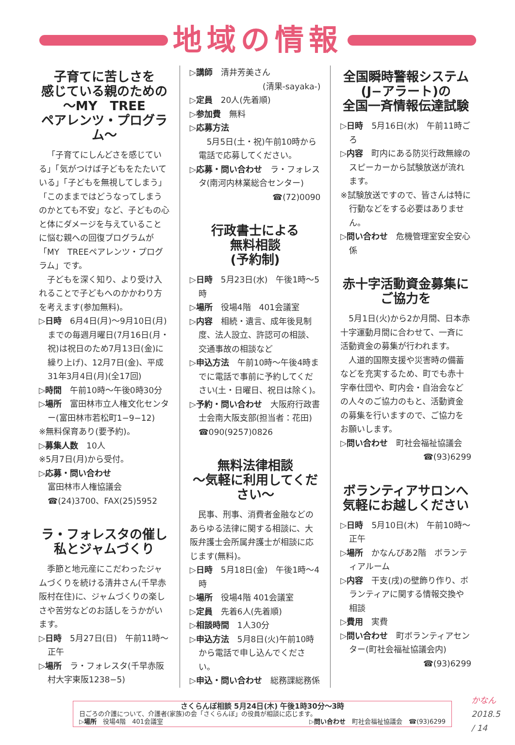地域の情報
子育てに苦しさを
感じている親のための
～MY　TREE
ペアレンツ・プログラム～
「子育てにしんどさを感じている」「気がつけば子どもをたたいている」「子どもを無視してしまう」「このままではどうなってしまうのかとても不安」など、子どもの心と体にダメージを与えていることに悩む親への回復プログラムが「MY　TREEペアレンツ・プログラム」です。
子どもを深く知り、より受け入れることで子どもへのかかわり方を考えます(参加無料)。
▷日時　6月4日(月)～9月10日(月)までの毎週月曜日(7月16日(月・祝)は祝日のため7月13日(金)に繰り上げ)、12月7日(金)、平成31年3月4日(月)(全17回)
▷時間　午前10時～午後0時30分
▷場所　富田林市立人権文化センター(富田林市若松町1−9−12)
※無料保育あり(要予約)。
▷募集人数　10人
※5月7日(月)から受付。
▷応募・問い合わせ
富田林市人権協議会　☎(24)3700、FAX(25)5952
ラ・フォレスタの催し
私とジャムづくり
季節と地元産にこだわったジャムづくりを続ける清井さん(千早赤阪村在住)に、ジャムづくりの楽しさや苦労などのお話しをうかがいます。
▷日時　5月27日(日)　午前11時～正午
▷場所　ラ・フォレスタ(千早赤阪村大字東阪1238−5)
▷講師　清井芳美さん
(清果-sayaka-)
▷定員　20人(先着順)
▷参加費　無料
▷応募方法
　5月5日(土・祝)午前10時から電話で応募してください。
▷応募・問い合わせ　ラ・フォレスタ(南河内林業総合センター)
☎(72)0090
行政書士による
無料相談
(予約制)
▷日時　5月23日(水)　午後1時～5時
▷場所　役場4階　401会議室
▷内容　相続・遺言、成年後見制度、法人設立、許認可の相談、交通事故の相談など
▷申込方法　午前10時～午後4時までに電話で事前に予約してください(土・日曜日、祝日は除く)。
▷予約・問い合わせ　大阪府行政書士会南大阪支部(担当者：花田)　☎090(9257)0826
無料法律相談
～気軽に利用してください～
民事、刑事、消費者金融などのあらゆる法律に関する相談に、大阪弁護士会所属弁護士が相談に応じます(無料)。
▷日時　5月18日(金)　午後1時～4時
▷場所　役場4階 401会議室
▷定員　先着6人(先着順)
▷相談時間　1人30分
▷申込方法　5月8日(火)午前10時から電話で申し込んでください。
▷申込・問い合わせ　総務課総務係
全国瞬時警報システム
(J−アラート)の
全国一斉情報伝達試験
▷日時　5月16日(水)　午前11時ごろ
▷内容　町内にある防災行政無線のスピーカーから試験放送が流れます。
※試験放送ですので、皆さんは特に行動などをする必要はありません。
▷問い合わせ　危機管理室安全安心係
赤十字活動資金募集に
ご協力を
5月1日(火)から2か月間、日本赤十字運動月間に合わせて、一斉に活動資金の募集が行われます。
人道的国際支援や災害時の備蓄などを充実するため、町でも赤十字奉仕団や、町内会・自治会などの人々のご協力のもと、活動資金の募集を行いますので、ご協力をお願いします。
▷問い合わせ　町社会福祉協議会
☎(93)6299
ボランティアサロンへ
気軽にお越しください
▷日時　5月10日(木)　午前10時～正午
▷場所　かなんぴあ2階　ボランティアルーム
▷内容　干支(戌)の壁飾り作り、ボランティアに関する情報交換や相談
▷費用　実費
▷問い合わせ　町ボランティアセンター(町社会福祉協議会内)
☎(93)6299
さくらんぼ相談 5月24日(木) 午後1時30分～3時
日ごろの介護について、介護者(家族)の会「さくらんぼ」の役員が相談に応じます。
▷場所　役場4階　401会議室 ▷問い合わせ　町社会福祉協議会　☎(93)6299
かなん 2018.5 / 14